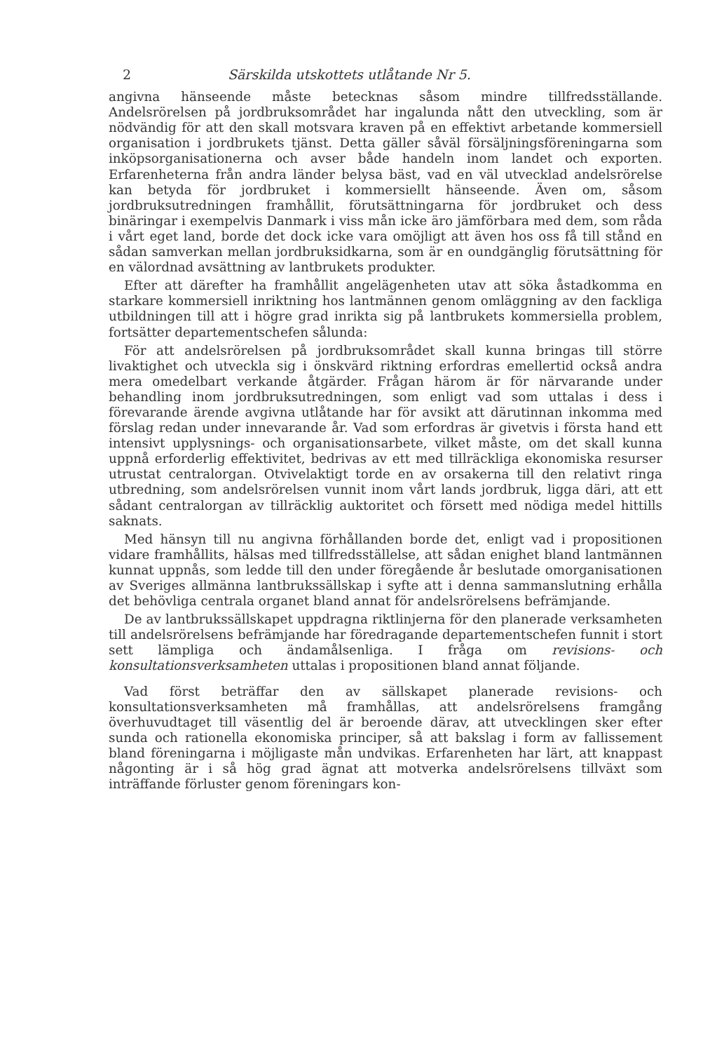2 Särskilda utskottets utlåtande Nr 5.
angivna hänseende måste betecknas såsom mindre tillfredsställande. Andelsrörelsen på jordbruksområdet har ingalunda nått den utveckling, som är nödvändig för att den skall motsvara kraven på en effektivt arbetande kommersiell organisation i jordbrukets tjänst. Detta gäller såväl försäljningsföreningarna som inköpsorganisationerna och avser både handeln inom landet och exporten. Erfarenheterna från andra länder belysa bäst, vad en väl utvecklad andelsrörelse kan betyda för jordbruket i kommersiellt hänseende. Även om, såsom jordbruksutredningen framhållit, förutsättningarna för jordbruket och dess binäringar i exempelvis Danmark i viss mån icke äro jämförbara med dem, som råda i vårt eget land, borde det dock icke vara omöjligt att även hos oss få till stånd en sådan samverkan mellan jordbruksidkarna, som är en oundgänglig förutsättning för en välordnad avsättning av lantbrukets produkter.
Efter att därefter ha framhållit angelägenheten utav att söka åstadkomma en starkare kommersiell inriktning hos lantmännen genom omläggning av den fackliga utbildningen till att i högre grad inrikta sig på lantbrukets kommersiella problem, fortsätter departementschefen sålunda:
För att andelsrörelsen på jordbruksområdet skall kunna bringas till större livaktighet och utveckla sig i önskvärd riktning erfordras emellertid också andra mera omedelbart verkande åtgärder. Frågan härom är för närvarande under behandling inom jordbruksutredningen, som enligt vad som uttalas i dess i förevarande ärende avgivna utlåtande har för avsikt att därutinnan inkomma med förslag redan under innevarande år. Vad som erfordras är givetvis i första hand ett intensivt upplysnings- och organisationsarbete, vilket måste, om det skall kunna uppnå erforderlig effektivitet, bedrivas av ett med tillräckliga ekonomiska resurser utrustat centralorgan. Otvivelaktigt torde en av orsakerna till den relativt ringa utbredning, som andelsrörelsen vunnit inom vårt lands jordbruk, ligga däri, att ett sådant centralorgan av tillräcklig auktoritet och försett med nödiga medel hittills saknats.
Med hänsyn till nu angivna förhållanden borde det, enligt vad i propositionen vidare framhållits, hälsas med tillfredsställelse, att sådan enighet bland lantmännen kunnat uppnås, som ledde till den under föregående år beslutade omorganisationen av Sveriges allmänna lantbrukssällskap i syfte att i denna sammanslutning erhålla det behövliga centrala organet bland annat för andelsrörelsens befrämjande.
De av lantbrukssällskapet uppdragna riktlinjerna för den planerade verksamheten till andelsrörelsens befrämjande har föredragande departementschefen funnit i stort sett lämpliga och ändamålsenliga. I fråga om revisions- och konsultationsverksamheten uttalas i propositionen bland annat följande.
Vad först beträffar den av sällskapet planerade revisions- och konsultationsverksamheten må framhållas, att andelsrörelsens framgång överhuvudtaget till väsentlig del är beroende därav, att utvecklingen sker efter sunda och rationella ekonomiska principer, så att bakslag i form av fallissement bland föreningarna i möjligaste mån undvikas. Erfarenheten har lärt, att knappast någonting är i så hög grad ägnat att motverka andelsrörelsens tillväxt som inträffande förluster genom föreningars kon-